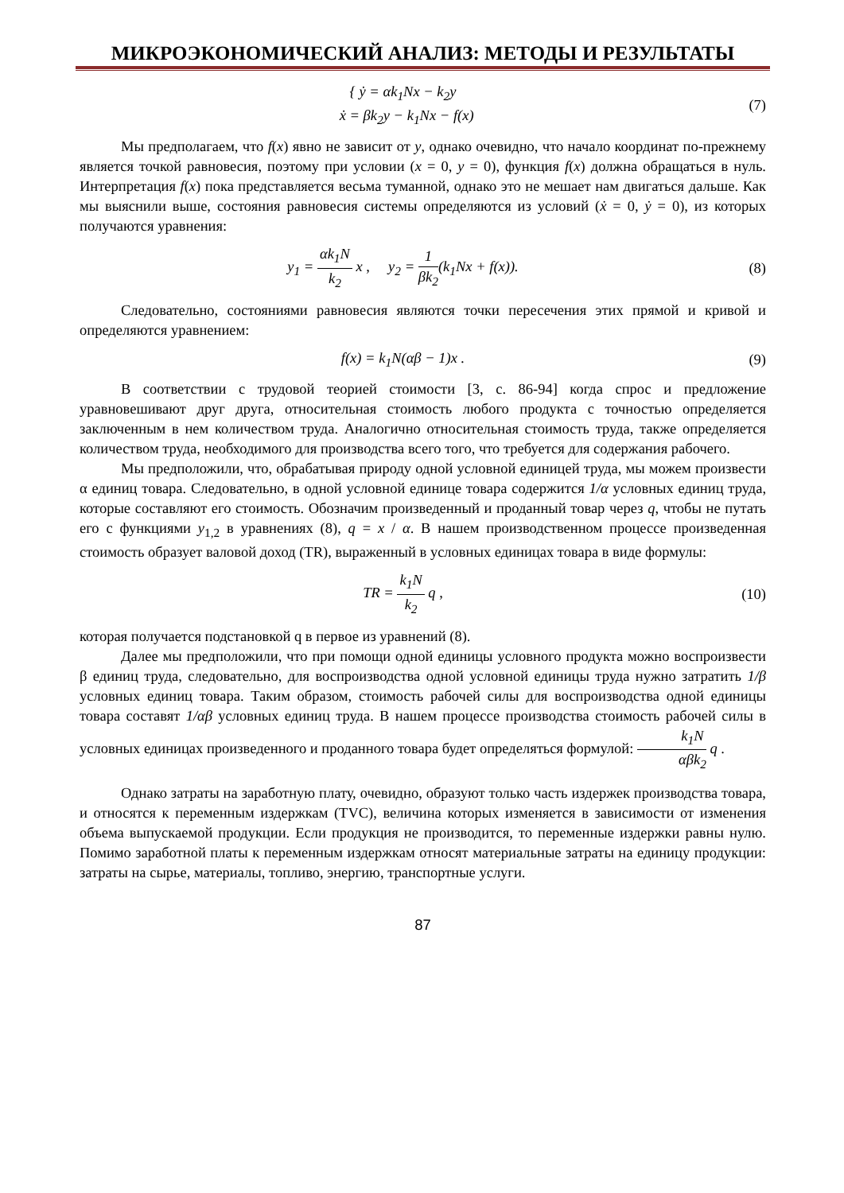МИКРОЭКОНОМИЧЕСКИЙ АНАЛИЗ: МЕТОДЫ И РЕЗУЛЬТАТЫ
{ ẏ = αk<sub>1</sub>Nx − k<sub>2</sub>y
ẋ = βk<sub>2</sub>y − k<sub>1</sub>Nx − f(x)
(7)
Мы предполагаем, что f(x) явно не зависит от y, однако очевидно, что начало координат по-прежнему является точкой равновесия, поэтому при условии (x = 0, y = 0), функция f(x) должна обращаться в нуль. Интерпретация f(x) пока представляется весьма туманной, однако это не мешает нам двигаться дальше. Как мы выяснили выше, состояния равновесия системы определяются из условий (ẋ = 0, ẏ = 0), из которых получаются уравнения:
y<sub>1</sub> = αk<sub>1</sub>N k<sub>2</sub> x , y<sub>2</sub> = 1 βk<sub>2</sub>(k<sub>1</sub>Nx + f(x)).
(8)
Следовательно, состояниями равновесия являются точки пересечения этих прямой и кривой и определяются уравнением:
f(x) = k<sub>1</sub>N(αβ − 1)x . (9)
В соответствии с трудовой теорией стоимости [3, с. 86-94] когда спрос и предложение уравновешивают друг друга, относительная стоимость любого продукта с точностью определяется заключенным в нем количеством труда. Аналогично относительная стоимость труда, также определяется количеством труда, необходимого для производства всего того, что требуется для содержания рабочего.
Мы предположили, что, обрабатывая природу одной условной единицей труда, мы можем произвести α единиц товара. Следовательно, в одной условной единице товара содержится 1/α условных единиц труда, которые составляют его стоимость. Обозначим произведенный и проданный товар через q, чтобы не путать его с функциями y<sub>1,2</sub> в уравнениях (8), q = x / α. В нашем производственном процессе произведенная стоимость образует валовой доход (TR), выраженный в условных единицах товара в виде формулы:
TR = k<sub>1</sub>N k<sub>2</sub> q , (10)
которая получается подстановкой q в первое из уравнений (8).
Далее мы предположили, что при помощи одной единицы условного продукта можно воспроизвести β единиц труда, следовательно, для воспроизводства одной условной единицы труда нужно затратить 1/β условных единиц товара. Таким образом, стоимость рабочей силы для воспроизводства одной единицы товара составят 1/αβ условных единиц труда. В нашем процессе производства стоимость рабочей силы в условных единицах произведенного и проданного товара будет определяться формулой: k<sub>1</sub>N αβk<sub>2</sub> q .
Однако затраты на заработную плату, очевидно, образуют только часть издержек производства товара, и относятся к переменным издержкам (TVC), величина которых изменяется в зависимости от изменения объема выпускаемой продукции. Если продукция не производится, то переменные издержки равны нулю. Помимо заработной платы к переменным издержкам относят материальные затраты на единицу продукции: затраты на сырье, материалы, топливо, энергию, транспортные услуги.
87